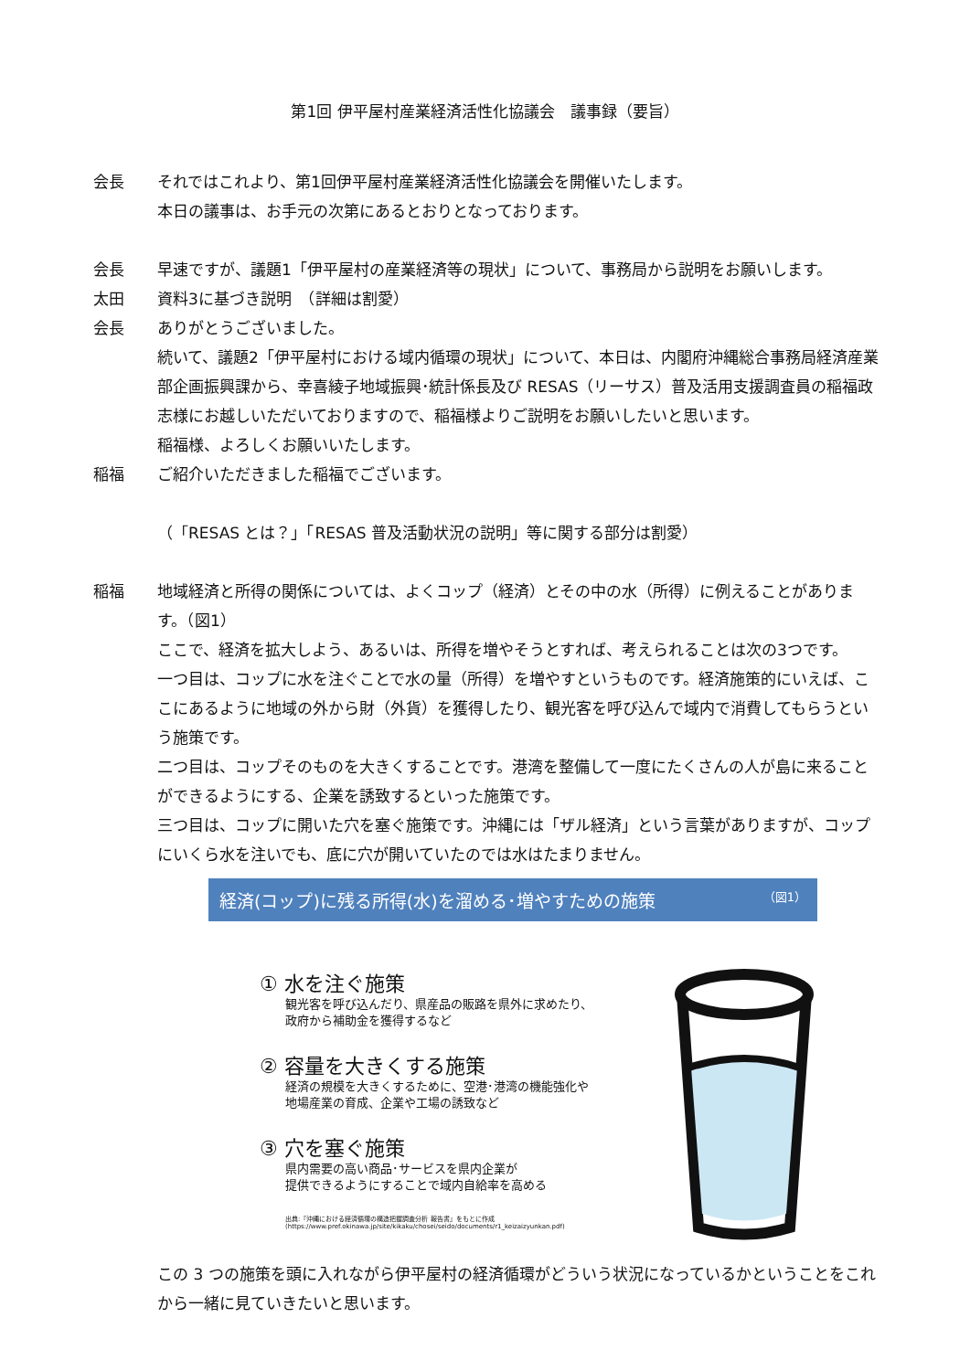第1回 伊平屋村産業経済活性化協議会　議事録（要旨）
会長 それではこれより、第1回伊平屋村産業経済活性化協議会を開催いたします。
本日の議事は、お手元の次第にあるとおりとなっております。
会長 早速ですが、議題1「伊平屋村の産業経済等の現状」について、事務局から説明をお願いします。
太田 資料3に基づき説明　（詳細は割愛）
会長 ありがとうございました。
続いて、議題2「伊平屋村における域内循環の現状」について、本日は、内閣府沖縄総合事務局経済産業部企画振興課から、幸喜綾子地域振興･統計係長及び RESAS（リーサス）普及活用支援調査員の稲福政志様にお越しいただいておりますので、稲福様よりご説明をお願いしたいと思います。
稲福様、よろしくお願いいたします。
稲福 ご紹介いただきました稲福でございます。
（「RESAS とは？」「RESAS 普及活動状況の説明」等に関する部分は割愛）
稲福 地域経済と所得の関係については、よくコップ（経済）とその中の水（所得）に例えることがあります。（図1）
ここで、経済を拡大しよう、あるいは、所得を増やそうとすれば、考えられることは次の3つです。
一つ目は、コップに水を注ぐことで水の量（所得）を増やすというものです。経済施策的にいえば、ここにあるように地域の外から財（外貨）を獲得したり、観光客を呼び込んで域内で消費してもらうという施策です。
二つ目は、コップそのものを大きくすることです。港湾を整備して一度にたくさんの人が島に来ることができるようにする、企業を誘致するといった施策です。
三つ目は、コップに開いた穴を塞ぐ施策です。沖縄には「ザル経済」という言葉がありますが、コップにいくら水を注いでも、底に穴が開いていたのでは水はたまりません。
経済(コップ)に残る所得(水)を溜める･増やすための施策 （図1）
① 水を注ぐ施策
観光客を呼び込んだり、県産品の販路を県外に求めたり、
政府から補助金を獲得するなど
② 容量を大きくする施策
経済の規模を大きくするために、空港･港湾の機能強化や
地場産業の育成、企業や工場の誘致など
③ 穴を塞ぐ施策
県内需要の高い商品･サービスを県内企業が
提供できるようにすることで域内自給率を高める
出典:『沖縄における経済循環の構造把握調査分析 報告書』をもとに作成
(https://www.pref.okinawa.jp/site/kikaku/chosei/seido/documents/r1_keizaizyunkan.pdf)
この 3 つの施策を頭に入れながら伊平屋村の経済循環がどういう状況になっているかということをこれから一緒に見ていきたいと思います。